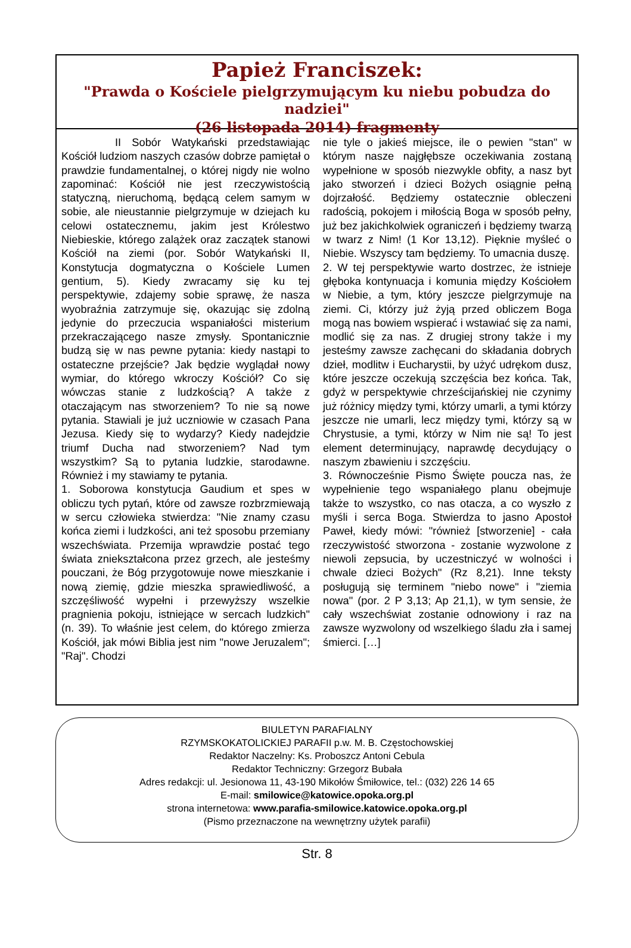Papież Franciszek:
"Prawda o Kościele pielgrzymującym ku niebu pobudza do nadziei"
(26 listopada 2014) fragmenty
II Sobór Watykański przedstawiając Kościół ludziom naszych czasów dobrze pamiętał o prawdzie fundamentalnej, o której nigdy nie wolno zapominać: Kościół nie jest rzeczywistością statyczną, nieruchomą, będącą celem samym w sobie, ale nieustannie pielgrzymuje w dziejach ku celowi ostatecznemu, jakim jest Królestwo Niebieskie, którego zalążek oraz zaczątek stanowi Kościół na ziemi (por. Sobór Watykański II, Konstytucja dogmatyczna o Kościele Lumen gentium, 5). Kiedy zwracamy się ku tej perspektywie, zdajemy sobie sprawę, że nasza wyobraźnia zatrzymuje się, okazując się zdolną jedynie do przeczucia wspaniałości misterium przekraczającego nasze zmysły. Spontanicznie budzą się w nas pewne pytania: kiedy nastąpi to ostateczne przejście? Jak będzie wyglądał nowy wymiar, do którego wkroczy Kościół? Co się wówczas stanie z ludzkością? A także z otaczającym nas stworzeniem? To nie są nowe pytania. Stawiali je już uczniowie w czasach Pana Jezusa. Kiedy się to wydarzy? Kiedy nadejdzie triumf Ducha nad stworzeniem? Nad tym wszystkim? Są to pytania ludzkie, starodawne. Również i my stawiamy te pytania.
1. Soborowa konstytucja Gaudium et spes w obliczu tych pytań, które od zawsze rozbrzmiewają w sercu człowieka stwierdza: "Nie znamy czasu końca ziemi i ludzkości, ani też sposobu przemiany wszechświata. Przemija wprawdzie postać tego świata zniekształcona przez grzech, ale jesteśmy pouczani, że Bóg przygotowuje nowe mieszkanie i nową ziemię, gdzie mieszka sprawiedliwość, a szczęśliwość wypełni i przewyższy wszelkie pragnienia pokoju, istniejące w sercach ludzkich" (n. 39). To właśnie jest celem, do którego zmierza Kościół, jak mówi Biblia jest nim "nowe Jeruzalem"; "Raj". Chodzi
nie tyle o jakieś miejsce, ile o pewien "stan" w którym nasze najgłębsze oczekiwania zostaną wypełnione w sposób niezwykle obfity, a nasz byt jako stworzeń i dzieci Bożych osiągnie pełną dojrzałość. Będziemy ostatecznie obleczeni radością, pokojem i miłością Boga w sposób pełny, już bez jakichkolwiek ograniczeń i będziemy twarzą w twarz z Nim! (1 Kor 13,12). Pięknie myśleć o Niebie. Wszyscy tam będziemy. To umacnia duszę.
2. W tej perspektywie warto dostrzec, że istnieje głęboka kontynuacja i komunia między Kościołem w Niebie, a tym, który jeszcze pielgrzymuje na ziemi. Ci, którzy już żyją przed obliczem Boga mogą nas bowiem wspierać i wstawiać się za nami, modlić się za nas. Z drugiej strony także i my jesteśmy zawsze zachęcani do składania dobrych dzieł, modlitw i Eucharystii, by użyć udrękom dusz, które jeszcze oczekują szczęścia bez końca. Tak, gdyż w perspektywie chrześcijańskiej nie czynimy już różnicy między tymi, którzy umarli, a tymi którzy jeszcze nie umarli, lecz między tymi, którzy są w Chrystusie, a tymi, którzy w Nim nie są! To jest element determinujący, naprawdę decydujący o naszym zbawieniu i szczęściu.
3. Równocześnie Pismo Święte poucza nas, że wypełnienie tego wspaniałego planu obejmuje także to wszystko, co nas otacza, a co wyszło z myśli i serca Boga. Stwierdza to jasno Apostoł Paweł, kiedy mówi: "również [stworzenie] - cała rzeczywistość stworzona - zostanie wyzwolone z niewoli zepsucia, by uczestniczyć w wolności i chwale dzieci Bożych" (Rz 8,21). Inne teksty posługują się terminem "niebo nowe" i "ziemia nowa" (por. 2 P 3,13; Ap 21,1), w tym sensie, że cały wszechświat zostanie odnowiony i raz na zawsze wyzwolony od wszelkiego śladu zła i samej śmierci. […]
BIULETYN PARAFIALNY
RZYMSKOKATOLICKIEJ PARAFII p.w. M. B. Częstochowskiej
Redaktor Naczelny: Ks. Proboszcz Antoni Cebula
Redaktor Techniczny: Grzegorz Bubała
Adres redakcji: ul. Jesionowa 11, 43-190 Mikołów Śmiłowice, tel.: (032) 226 14 65
E-mail: smilowice@katowice.opoka.org.pl
strona internetowa: www.parafia-smilowice.katowice.opoka.org.pl
(Pismo przeznaczone na wewnętrzny użytek parafii)
Str. 8